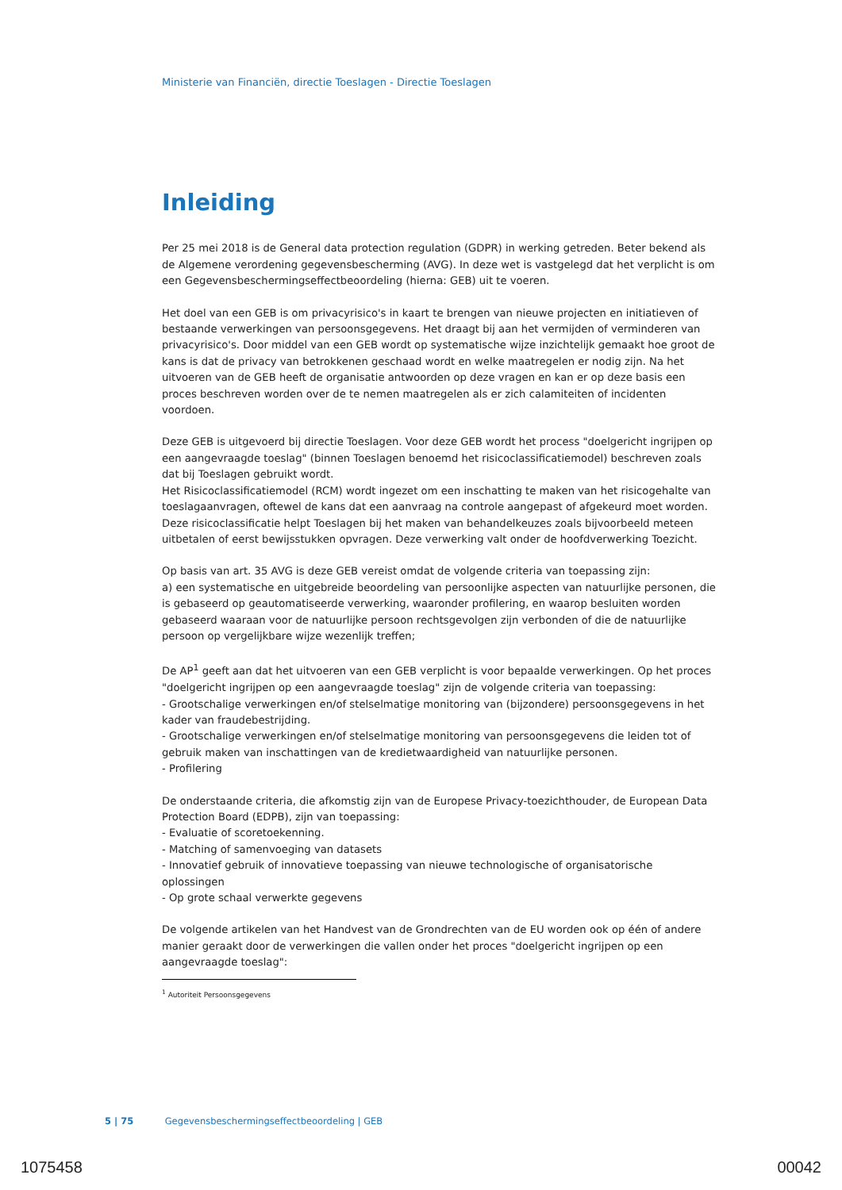Ministerie van Financiën, directie Toeslagen - Directie Toeslagen
Inleiding
Per 25 mei 2018 is de General data protection regulation (GDPR) in werking getreden. Beter bekend als de Algemene verordening gegevensbescherming (AVG). In deze wet is vastgelegd dat het verplicht is om een Gegevensbeschermingseffectbeoordeling (hierna: GEB) uit te voeren.
Het doel van een GEB is om privacyrisico's in kaart te brengen van nieuwe projecten en initiatieven of bestaande verwerkingen van persoonsgegevens. Het draagt bij aan het vermijden of verminderen van privacyrisico's. Door middel van een GEB wordt op systematische wijze inzichtelijk gemaakt hoe groot de kans is dat de privacy van betrokkenen geschaad wordt en welke maatregelen er nodig zijn. Na het uitvoeren van de GEB heeft de organisatie antwoorden op deze vragen en kan er op deze basis een proces beschreven worden over de te nemen maatregelen als er zich calamiteiten of incidenten voordoen.
Deze GEB is uitgevoerd bij directie Toeslagen. Voor deze GEB wordt het process "doelgericht ingrijpen op een aangevraagde toeslag" (binnen Toeslagen benoemd het risicoclassificatiemodel) beschreven zoals dat bij Toeslagen gebruikt wordt.
Het Risicoclassificatiemodel (RCM) wordt ingezet om een inschatting te maken van het risicogehalte van toeslagaanvragen, oftewel de kans dat een aanvraag na controle aangepast of afgekeurd moet worden. Deze risicoclassificatie helpt Toeslagen bij het maken van behandelkeuzes zoals bijvoorbeeld meteen uitbetalen of eerst bewijsstukken opvragen. Deze verwerking valt onder de hoofdverwerking Toezicht.
Op basis van art. 35 AVG is deze GEB vereist omdat de volgende criteria van toepassing zijn:
a) een systematische en uitgebreide beoordeling van persoonlijke aspecten van natuurlijke personen, die is gebaseerd op geautomatiseerde verwerking, waaronder profilering, en waarop besluiten worden gebaseerd waaraan voor de natuurlijke persoon rechtsgevolgen zijn verbonden of die de natuurlijke persoon op vergelijkbare wijze wezenlijk treffen;
De AP<sup>1</sup> geeft aan dat het uitvoeren van een GEB verplicht is voor bepaalde verwerkingen. Op het proces "doelgericht ingrijpen op een aangevraagde toeslag" zijn de volgende criteria van toepassing:
- Grootschalige verwerkingen en/of stelselmatige monitoring van (bijzondere) persoonsgegevens in het kader van fraudebestrijding.
- Grootschalige verwerkingen en/of stelselmatige monitoring van persoonsgegevens die leiden tot of gebruik maken van inschattingen van de kredietwaardigheid van natuurlijke personen.
- Profilering
De onderstaande criteria, die afkomstig zijn van de Europese Privacy-toezichthouder, de European Data Protection Board (EDPB), zijn van toepassing:
- Evaluatie of scoretoekenning.
- Matching of samenvoeging van datasets
- Innovatief gebruik of innovatieve toepassing van nieuwe technologische of organisatorische oplossingen
- Op grote schaal verwerkte gegevens
De volgende artikelen van het Handvest van de Grondrechten van de EU worden ook op één of andere manier geraakt door de verwerkingen die vallen onder het proces "doelgericht ingrijpen op een aangevraagde toeslag":
<sup>1</sup> Autoriteit Persoonsgegevens
5 | 75 Gegevensbeschermingseffectbeoordeling | GEB
1075458 00042